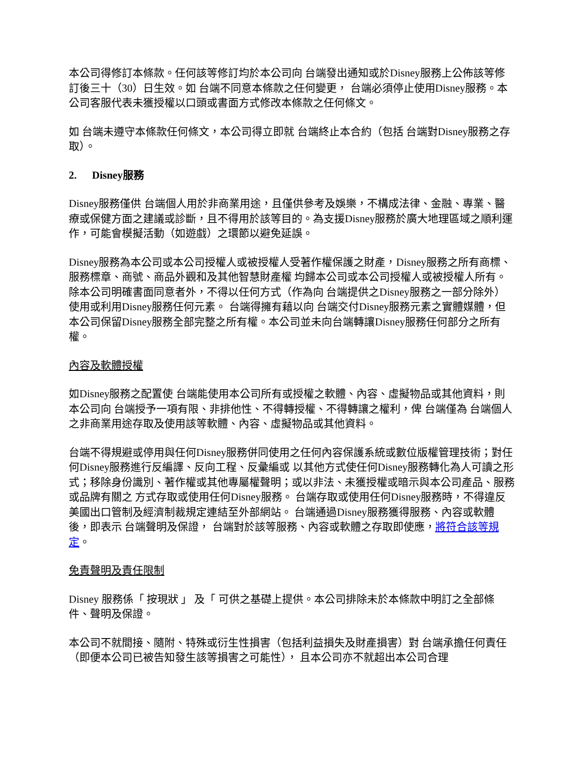本公司得修訂本條款。任何該等修訂均於本公司向 台端發出通知或於Disney服務上公佈該等修訂後三十（30）日生效。如 台端不同意本條款之任何變更， 台端必須停止使用Disney服務。本公司客服代表未獲授權以口頭或書面方式修改本條款之任何條文。
如 台端未遵守本條款任何條文，本公司得立即就 台端終止本合約（包括 台端對Disney服務之存取）。
2. Disney服務
Disney服務僅供 台端個人用於非商業用途，且僅供參考及娛樂，不構成法律、金融、專業、醫療或保健方面之建議或診斷，且不得用於該等目的。為支援Disney服務於廣大地理區域之順利運作，可能會模擬活動（如遊戲）之環節以避免延誤。
Disney服務為本公司或本公司授權人或被授權人受著作權保護之財產，Disney服務之所有商標、服務標章、商號、商品外觀和及其他智慧財產權 均歸本公司或本公司授權人或被授權人所有。除本公司明確書面同意者外，不得以任何方式（作為向 台端提供之Disney服務之一部分除外）使用或利用Disney服務任何元素。 台端得擁有藉以向 台端交付Disney服務元素之實體媒體，但本公司保留Disney服務全部完整之所有權。本公司並未向台端轉讓Disney服務任何部分之所有權。
內容及軟體授權
如Disney服務之配置使 台端能使用本公司所有或授權之軟體、內容、虛擬物品或其他資料，則本公司向 台端授予一項有限、非排他性、不得轉授權、不得轉讓之權利，俾 台端僅為 台端個人之非商業用途存取及使用該等軟體、內容、虛擬物品或其他資料。
台端不得規避或停用與任何Disney服務併同使用之任何內容保護系統或數位版權管理技術；對任何Disney服務進行反編譯、反向工程、反彙編或 以其他方式使任何Disney服務轉化為人可讀之形式；移除身份識別、著作權或其他專屬權聲明；或以非法、未獲授權或暗示與本公司產品、服務或品牌有關之 方式存取或使用任何Disney服務。 台端存取或使用任何Disney服務時，不得違反美國出口管制及經濟制裁規定連結至外部網站。 台端通過Disney服務獲得服務、內容或軟體後，即表示 台端聲明及保證， 台端對於該等服務、內容或軟體之存取即使應，將符合該等規定。
免責聲明及責任限制
Disney 服務係「 按現狀 」 及「 可供之基礎上提供。本公司排除未於本條款中明訂之全部條件、聲明及保證。
本公司不就間接、隨附、特殊或衍生性損害（包括利益損失及財產損害）對 台端承擔任何責任（即便本公司已被告知發生該等損害之可能性）， 且本公司亦不就超出本公司合理